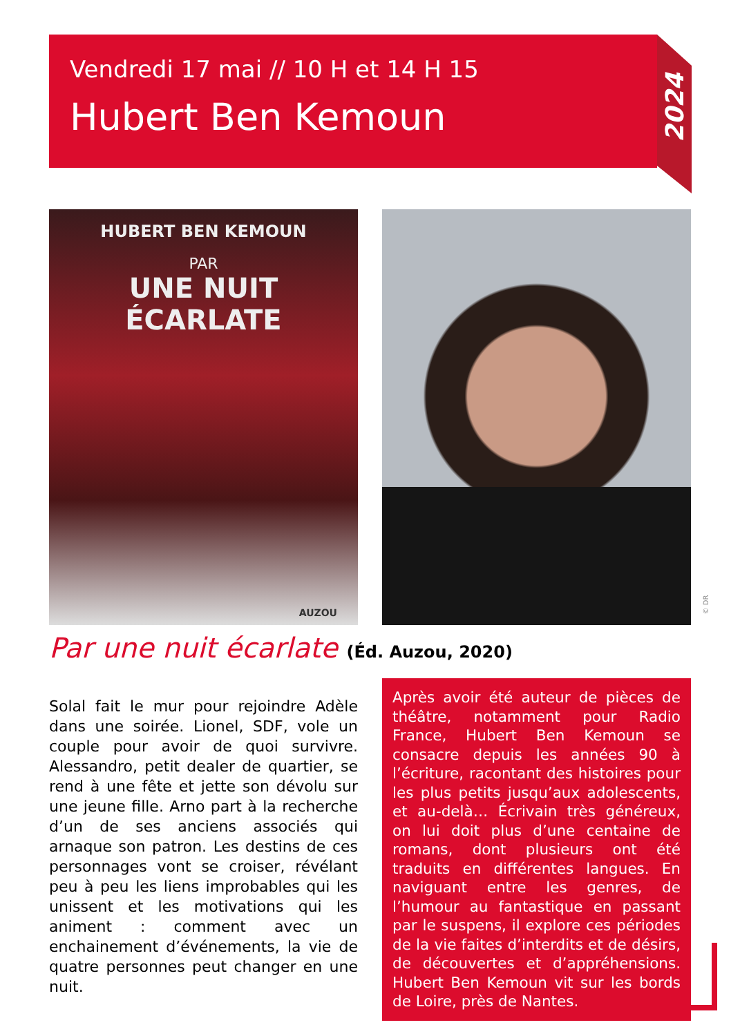Vendredi 17 mai // 10 H et 14 H 15
Hubert Ben Kemoun
2024
HUBERT BEN KEMOUN
PAR
UNE NUIT
ÉCARLATE
AUZOU
© DR
Par une nuit écarlate (Éd. Auzou, 2020)
Solal fait le mur pour rejoindre Adèle dans une soirée. Lionel, SDF, vole un couple pour avoir de quoi survivre. Alessandro, petit dealer de quartier, se rend à une fête et jette son dévolu sur une jeune fille. Arno part à la recherche d’un de ses anciens associés qui arnaque son patron. Les destins de ces personnages vont se croiser, révélant peu à peu les liens improbables qui les unissent et les motivations qui les animent : comment avec un enchainement d’événements, la vie de quatre personnes peut changer en une nuit.
Après avoir été auteur de pièces de théâtre, notamment pour Radio France, Hubert Ben Kemoun se consacre depuis les années 90 à l’écriture, racontant des histoires pour les plus petits jusqu’aux adolescents, et au-delà… Écrivain très généreux, on lui doit plus d’une centaine de romans, dont plusieurs ont été traduits en différentes langues. En naviguant entre les genres, de l’humour au fantastique en passant par le suspens, il explore ces périodes de la vie faites d’interdits et de désirs, de découvertes et d’appréhensions. Hubert Ben Kemoun vit sur les bords de Loire, près de Nantes.